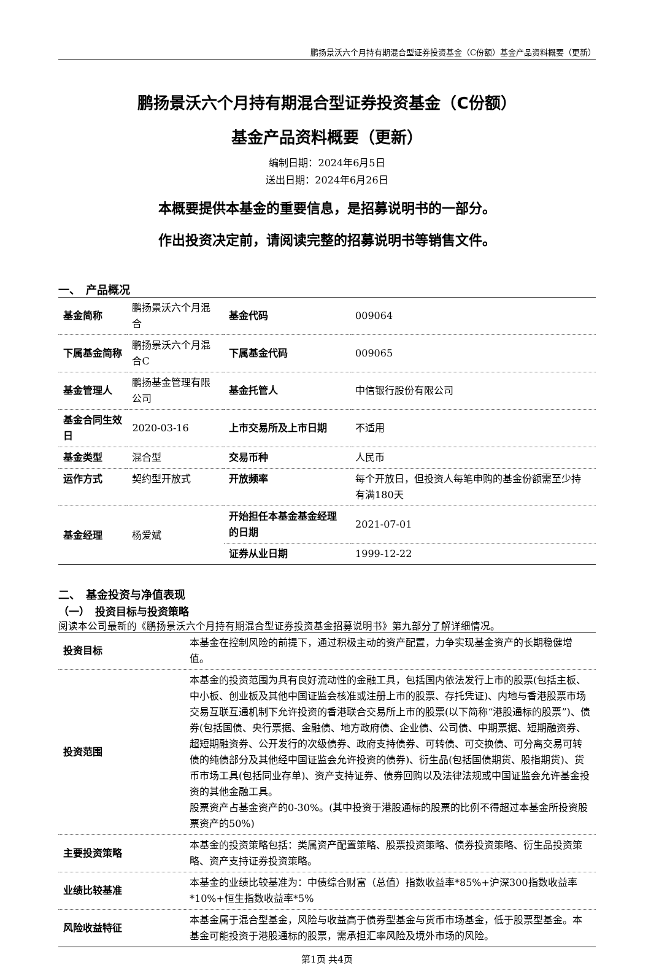鹏扬景沃六个月持有期混合型证券投资基金（C份额）基金产品资料概要（更新）
鹏扬景沃六个月持有期混合型证券投资基金（C份额）
基金产品资料概要（更新）
编制日期：2024年6月5日
送出日期：2024年6月26日
本概要提供本基金的重要信息，是招募说明书的一部分。
作出投资决定前，请阅读完整的招募说明书等销售文件。
一、　产品概况
| 基金简称 | 鹏扬景沃六个月混合 | 基金代码 | 009064 |
| 下属基金简称 | 鹏扬景沃六个月混合C | 下属基金代码 | 009065 |
| 基金管理人 | 鹏扬基金管理有限公司 | 基金托管人 | 中信银行股份有限公司 |
| 基金合同生效日 | 2020-03-16 | 上市交易所及上市日期 | 不适用 |
| 基金类型 | 混合型 | 交易币种 | 人民币 |
| 运作方式 | 契约型开放式 | 开放频率 | 每个开放日，但投资人每笔申购的基金份额需至少持有满180天 |
| 基金经理 | 杨爱斌 | 开始担任本基金基金经理的日期 | 2021-07-01 |
| | | 证券从业日期 | 1999-12-22 |
二、　基金投资与净值表现
（一）　投资目标与投资策略
阅读本公司最新的《鹏扬景沃六个月持有期混合型证券投资基金招募说明书》第九部分了解详细情况。
| 投资目标 | 本基金在控制风险的前提下，通过积极主动的资产配置，力争实现基金资产的长期稳健增值。 |
| 投资范围 | 本基金的投资范围为具有良好流动性的金融工具，包括国内依法发行上市的股票(包括主板、中小板、创业板及其他中国证监会核准或注册上市的股票、存托凭证)、内地与香港股票市场交易互联互通机制下允许投资的香港联合交易所上市的股票(以下简称“港股通标的股票”)、债券(包括国债、央行票据、金融债、地方政府债、企业债、公司债、中期票据、短期融资券、超短期融资券、公开发行的次级债券、政府支持债券、可转债、可交换债、可分离交易可转债的纯债部分及其他经中国证监会允许投资的债券)、衍生品(包括国债期货、股指期货)、货币市场工具(包括同业存单)、资产支持证券、债券回购以及法律法规或中国证监会允许基金投资的其他金融工具。 股票资产占基金资产的0-30%。(其中投资于港股通标的股票的比例不得超过本基金所投资股票资产的50%) |
| 主要投资策略 | 本基金的投资策略包括：类属资产配置策略、股票投资策略、债券投资策略、衍生品投资策略、资产支持证券投资策略。 |
| 业绩比较基准 | 本基金的业绩比较基准为：中债综合财富（总值）指数收益率*85%+沪深300指数收益率*10%+恒生指数收益率*5% |
| 风险收益特征 | 本基金属于混合型基金，风险与收益高于债券型基金与货币市场基金，低于股票型基金。本基金可能投资于港股通标的股票，需承担汇率风险及境外市场的风险。 |
第1页 共4页